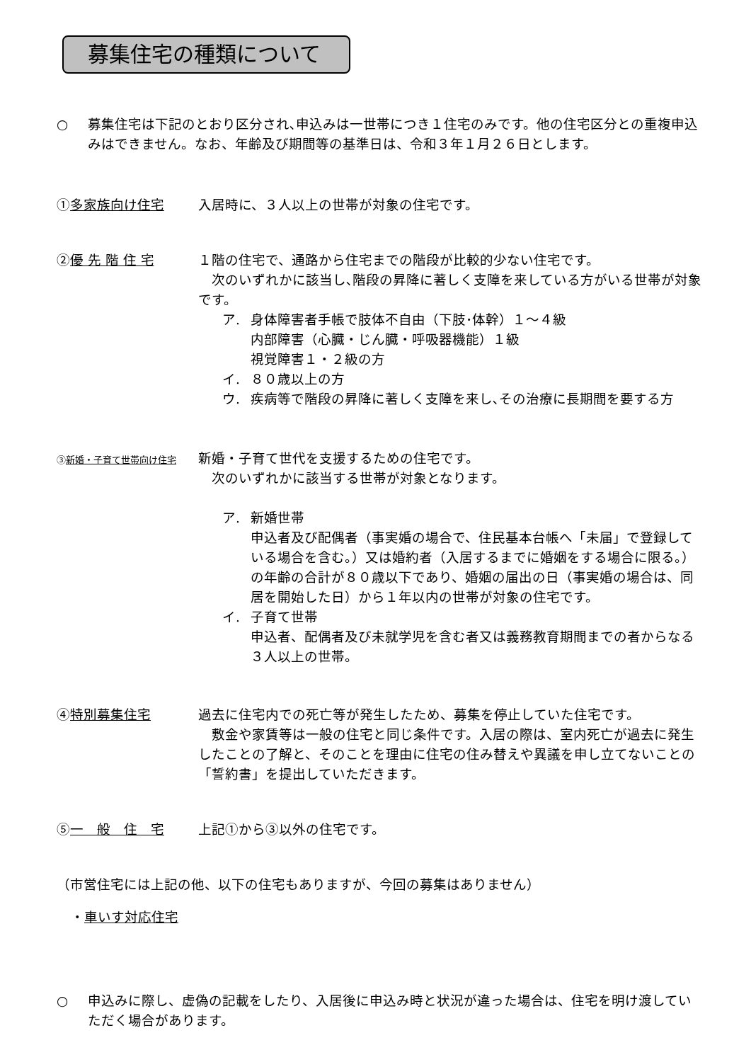募集住宅の種類について
○ 募集住宅は下記のとおり区分され､申込みは一世帯につき１住宅のみです。他の住宅区分との重複申込みはできません。なお、年齢及び期間等の基準日は、令和３年１月２６日とします。
①多家族向け住宅 入居時に、３人以上の世帯が対象の住宅です。
②優 先 階 住 宅 １階の住宅で、通路から住宅までの階段が比較的少ない住宅です。
　次のいずれかに該当し､階段の昇降に著しく支障を来している方がいる世帯が対象です。
ア. 身体障害者手帳で肢体不自由（下肢･体幹）１～４級
内部障害（心臓・じん臓・呼吸器機能）１級
視覚障害１・２級の方
イ. ８０歳以上の方
ウ. 疾病等で階段の昇降に著しく支障を来し､その治療に長期間を要する方
③新婚・子育て世帯向け住宅
新婚・子育て世代を支援するための住宅です。
　次のいずれかに該当する世帯が対象となります。
ア. 新婚世帯
申込者及び配偶者（事実婚の場合で、住民基本台帳へ「未届」で登録している場合を含む。）又は婚約者（入居するまでに婚姻をする場合に限る。）の年齢の合計が８０歳以下であり、婚姻の届出の日（事実婚の場合は、同居を開始した日）から１年以内の世帯が対象の住宅です。
イ. 子育て世帯
申込者、配偶者及び未就学児を含む者又は義務教育期間までの者からなる３人以上の世帯。
④特別募集住宅 過去に住宅内での死亡等が発生したため、募集を停止していた住宅です。
　敷金や家賃等は一般の住宅と同じ条件です。入居の際は、室内死亡が過去に発生したことの了解と、そのことを理由に住宅の住み替えや異議を申し立てないことの「誓約書」を提出していただきます。
⑤一　般　住　宅 上記①から③以外の住宅です。
（市営住宅には上記の他、以下の住宅もありますが、今回の募集はありません）
・車いす対応住宅
○ 申込みに際し、虚偽の記載をしたり、入居後に申込み時と状況が違った場合は、住宅を明け渡していただく場合があります。